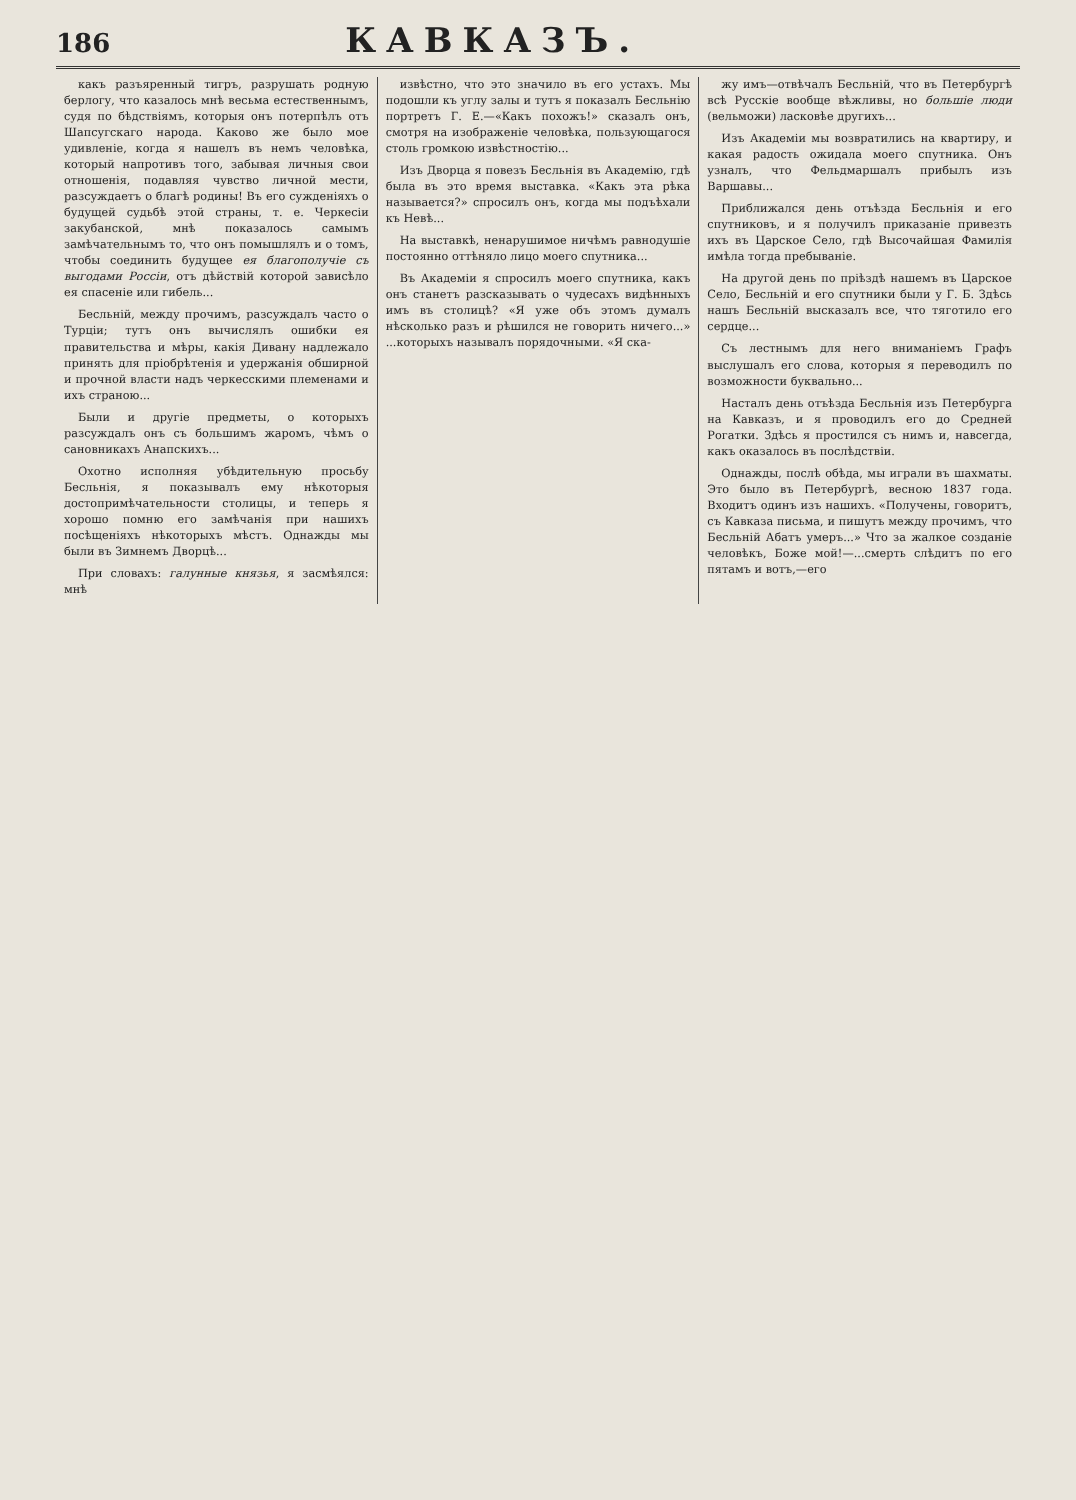186 КАВКАЗЪ.
какъ разъяренный тигръ, разрушать родную берлогу, что казалось мнѣ весьма естественнымъ, судя по бѣдствіямъ, которыя онъ потерпѣлъ отъ Шапсугскаго народа. Каково же было мое удивленіе, когда я нашелъ въ немъ человѣка, который напротивъ того, забывая личныя свои отношенія, подавляя чувство личной мести, разсуждаетъ о благѣ родины! Въ его сужденіяхъ о будущей судьбѣ этой страны, т. е. Черкесіи закубанской, мнѣ показалось самымъ замѣчательнымъ то, что онъ помышлялъ и о томъ, чтобы соединить будущее ея благополучіе съ выгодами Россіи, отъ дѣйствій которой зависѣло ея спасеніе или гибель...
Бесльній, между прочимъ, разсуждалъ часто о Турціи; тутъ онъ вычислялъ ошибки ея правительства и мѣры, какія Дивану надлежало принять для пріобрѣтенія и удержанія обширной и прочной власти надъ черкесскими племенами и ихъ страною...
Были и другіе предметы, о которыхъ разсуждалъ онъ съ большимъ жаромъ, чѣмъ о сановникахъ Анапскихъ...
Охотно исполняя убѣдительную просьбу Бесльнія, я показывалъ ему нѣкоторыя достопримѣчательности столицы, и теперь я хорошо помню его замѣчанія при нашихъ посѣщеніяхъ нѣкоторыхъ мѣстъ. Однажды мы были въ Зимнемъ Дворцѣ...
При словахъ: галунные князья, я засмѣялся: мнѣ
извѣстно, что это значило въ его устахъ. Мы подошли къ углу залы и тутъ я показалъ Бесльнію портретъ Г. Е.—«Какъ похожъ!» сказалъ онъ, смотря на изображеніе человѣка, пользующагося столь громкою извѣстностію...
Изъ Дворца я повезъ Бесльнія въ Академію, гдѣ была въ это время выставка. «Какъ эта рѣка называется?» спросилъ онъ, когда мы подъѣхали къ Невѣ...
На выставкѣ, ненарушимое ничѣмъ равнодушіе постоянно оттѣняло лицо моего спутника...
Въ Академіи я спросилъ моего спутника, какъ онъ станетъ разсказывать о чудесахъ видѣнныхъ имъ въ столицѣ? «Я уже объ этомъ думалъ нѣсколько разъ и рѣшился не говорить ничего...» ...которыхъ называлъ порядочными. «Я ска-
жу имъ—отвѣчалъ Бесльній, что въ Петербургѣ всѣ Русскіе вообще вѣжливы, но большіе люди (вельможи) ласковѣе другихъ...
Изъ Академіи мы возвратились на квартиру, и какая радость ожидала моего спутника. Онъ узналъ, что Фельдмаршалъ прибылъ изъ Варшавы...
Приближался день отъѣзда Бесльнія и его спутниковъ, и я получилъ приказаніе привезть ихъ въ Царское Село, гдѣ Высочайшая Фамилія имѣла тогда пребываніе.
На другой день по пріѣздѣ нашемъ въ Царское Село, Бесльній и его спутники были у Г. Б. Здѣсь нашъ Бесльній высказалъ все, что тяготило его сердце...
Съ лестнымъ для него вниманіемъ Графъ выслушалъ его слова, которыя я переводилъ по возможности буквально...
Насталъ день отъѣзда Бесльнія изъ Петербурга на Кавказъ, и я проводилъ его до Средней Рогатки. Здѣсь я простился съ нимъ и, навсегда, какъ оказалось въ послѣдствіи.
Однажды, послѣ обѣда, мы играли въ шахматы. Это было въ Петербургѣ, весною 1837 года. Входитъ одинъ изъ нашихъ. «Получены, говоритъ, съ Кавказа письма, и пишутъ между прочимъ, что Бесльній Абатъ умеръ...» Что за жалкое созданіе человѣкъ, Боже мой!—...смерть слѣдитъ по его пятамъ и вотъ,—его